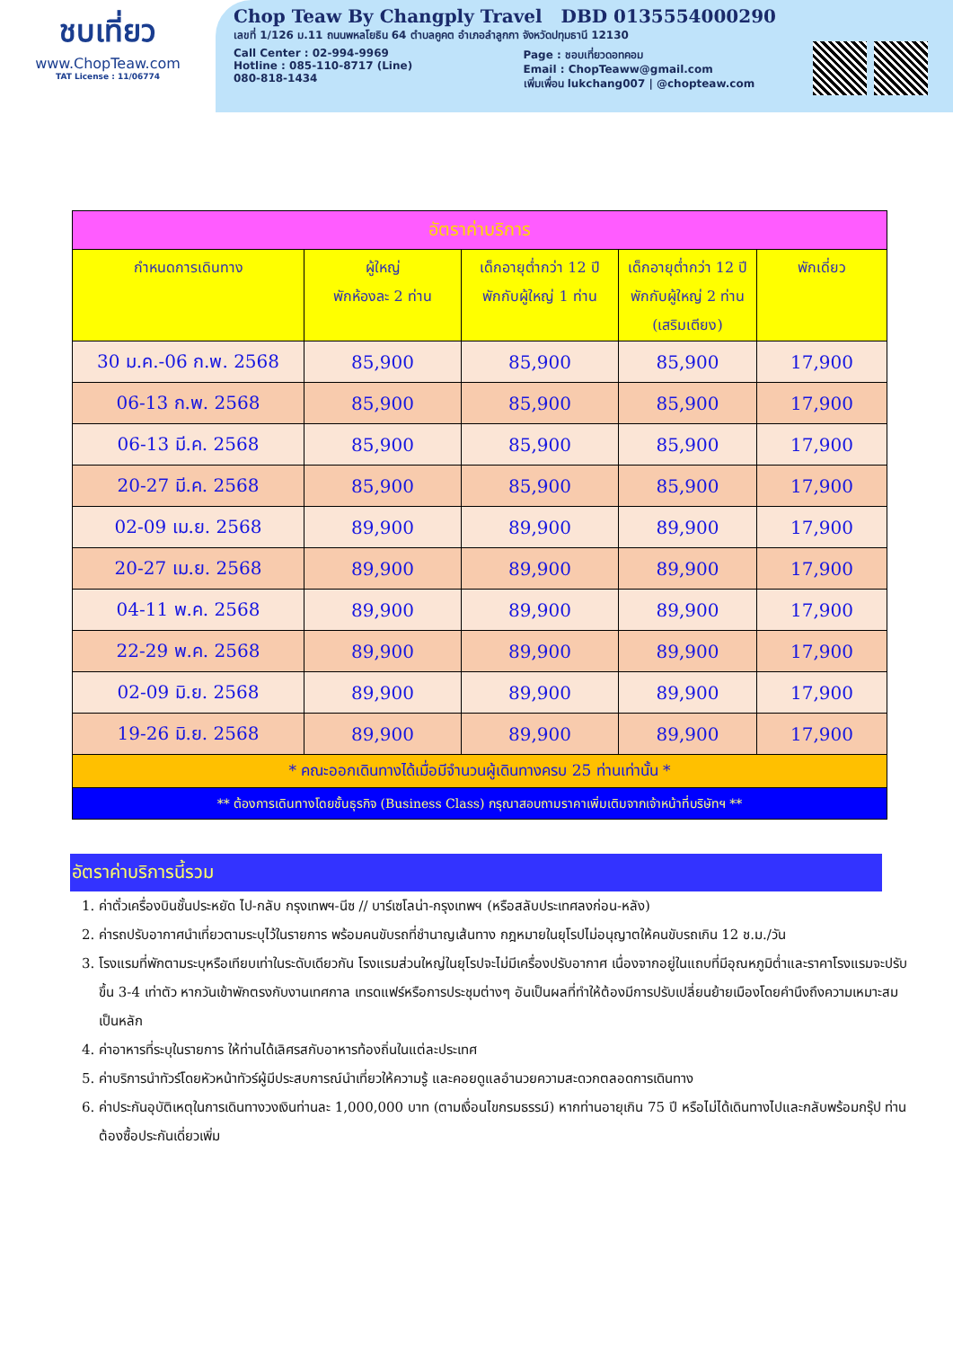ชบเที่ยว
www.ChopTeaw.com
TAT License : 11/06774
Chop Teaw By Changply Travel DBD 0135554000290
เลขที่ 1/126 ม.11 ถนนพหลโยธิน 64 ตำบลคูคต อำเภอลำลูกกา จังหวัดปทุมธานี 12130
Call Center : 02-994-9969
Hotline : 085-110-8717 (Line)
080-818-1434
Page : ชอบเที่ยวดอทคอม
Email : ChopTeaww@gmail.com
เพิ่มเพื่อน lukchang007 | @chopteaw.com
| อัตราค่าบริการ | | | | |
| กำหนดการเดินทาง | ผู้ใหญ่ พักห้องละ 2 ท่าน | เด็กอายุต่ำกว่า 12 ปี พักกับผู้ใหญ่ 1 ท่าน | เด็กอายุต่ำกว่า 12 ปี พักกับผู้ใหญ่ 2 ท่าน (เสริมเตียง) | พักเดี่ยว |
| 30 ม.ค.-06 ก.พ. 2568 | 85,900 | 85,900 | 85,900 | 17,900 |
| 06-13 ก.พ. 2568 | 85,900 | 85,900 | 85,900 | 17,900 |
| 06-13 มี.ค. 2568 | 85,900 | 85,900 | 85,900 | 17,900 |
| 20-27 มี.ค. 2568 | 85,900 | 85,900 | 85,900 | 17,900 |
| 02-09 เม.ย. 2568 | 89,900 | 89,900 | 89,900 | 17,900 |
| 20-27 เม.ย. 2568 | 89,900 | 89,900 | 89,900 | 17,900 |
| 04-11 พ.ค. 2568 | 89,900 | 89,900 | 89,900 | 17,900 |
| 22-29 พ.ค. 2568 | 89,900 | 89,900 | 89,900 | 17,900 |
| 02-09 มิ.ย. 2568 | 89,900 | 89,900 | 89,900 | 17,900 |
| 19-26 มิ.ย. 2568 | 89,900 | 89,900 | 89,900 | 17,900 |
| * คณะออกเดินทางได้เมื่อมีจำนวนผู้เดินทางครบ 25 ท่านเท่านั้น * | | | | |
| ** ต้องการเดินทางโดยชั้นธุรกิจ (Business Class) กรุณาสอบถามราคาเพิ่มเติมจากเจ้าหน้าที่บริษัทฯ ** | | | | |
อัตราค่าบริการนี้รวม
1. ค่าตั๋วเครื่องบินชั้นประหยัด ไป-กลับ กรุงเทพฯ-นีซ // บาร์เซโลน่า-กรุงเทพฯ (หรือสลับประเทศลงก่อน-หลัง)
2. ค่ารถปรับอากาศนำเที่ยวตามระบุไว้ในรายการ พร้อมคนขับรถที่ชำนาญเส้นทาง กฎหมายในยุโรปไม่อนุญาตให้คนขับรถเกิน 12 ช.ม./วัน
3. โรงแรมที่พักตามระบุหรือเทียบเท่าในระดับเดียวกัน โรงแรมส่วนใหญ่ในยุโรปจะไม่มีเครื่องปรับอากาศ เนื่องจากอยู่ในแถบที่มีอุณหภูมิต่ำและราคาโรงแรมจะปรับขึ้น 3-4 เท่าตัว หากวันเข้าพักตรงกับงานเทศกาล เทรดแฟร์หรือการประชุมต่างๆ อันเป็นผลที่ทำให้ต้องมีการปรับเปลี่ยนย้ายเมืองโดยคำนึงถึงความเหมาะสมเป็นหลัก
4. ค่าอาหารที่ระบุในรายการ ให้ท่านได้เลิศรสกับอาหารท้องถิ่นในแต่ละประเทศ
5. ค่าบริการนำทัวร์โดยหัวหน้าทัวร์ผู้มีประสบการณ์นำเที่ยวให้ความรู้ และคอยดูแลอำนวยความสะดวกตลอดการเดินทาง
6. ค่าประกันอุบัติเหตุในการเดินทางวงเงินท่านละ 1,000,000 บาท (ตามเงื่อนไขกรมธรรม์) หากท่านอายุเกิน 75 ปี หรือไม่ได้เดินทางไปและกลับพร้อมกรุ๊ป ท่านต้องซื้อประกันเดี่ยวเพิ่ม